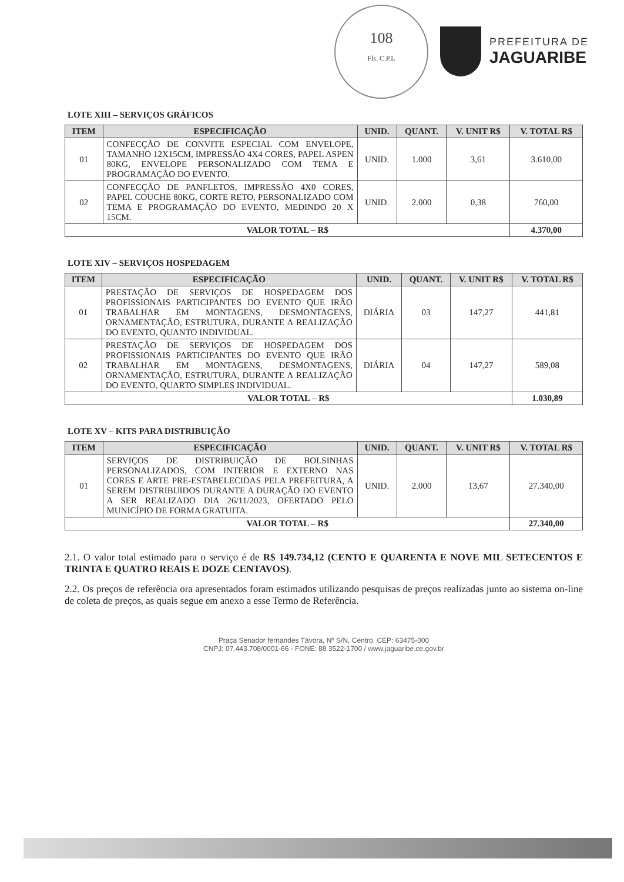108
Fls. C.P.L
PREFEITURA DE
JAGUARIBE
LOTE XIII – SERVIÇOS GRÁFICOS
| ITEM | ESPECIFICAÇÃO | UNID. | QUANT. | V. UNIT R$ | V. TOTAL R$ |
| --- | --- | --- | --- | --- | --- |
| 01 | CONFECÇÃO DE CONVITE ESPECIAL COM ENVELOPE, TAMANHO 12X15CM, IMPRESSÃO 4X4 CORES, PAPEL ASPEN 80KG, ENVELOPE PERSONALIZADO COM TEMA E PROGRAMAÇÃO DO EVENTO. | UNID. | 1.000 | 3,61 | 3.610,00 |
| 02 | CONFECÇÃO DE PANFLETOS, IMPRESSÃO 4X0 CORES, PAPEL COUCHE 80KG, CORTE RETO, PERSONALIZADO COM TEMA E PROGRAMAÇÃO DO EVENTO, MEDINDO 20 X 15CM. | UNID. | 2.000 | 0,38 | 760,00 |
| VALOR TOTAL – R$ | | | | | 4.370,00 |
LOTE XIV – SERVIÇOS HOSPEDAGEM
| ITEM | ESPECIFICAÇÃO | UNID. | QUANT. | V. UNIT R$ | V. TOTAL R$ |
| --- | --- | --- | --- | --- | --- |
| 01 | PRESTAÇÃO DE SERVIÇOS DE HOSPEDAGEM DOS PROFISSIONAIS PARTICIPANTES DO EVENTO QUE IRÃO TRABALHAR EM MONTAGENS, DESMONTAGENS, ORNAMENTAÇÃO, ESTRUTURA, DURANTE A REALIZAÇÃO DO EVENTO, QUANTO INDIVIDUAL. | DIÁRIA | 03 | 147,27 | 441,81 |
| 02 | PRESTAÇÃO DE SERVIÇOS DE HOSPEDAGEM DOS PROFISSIONAIS PARTICIPANTES DO EVENTO QUE IRÃO TRABALHAR EM MONTAGENS, DESMONTAGENS, ORNAMENTAÇÃO, ESTRUTURA, DURANTE A REALIZAÇÃO DO EVENTO, QUARTO SIMPLES INDIVIDUAL. | DIÁRIA | 04 | 147,27 | 589,08 |
| VALOR TOTAL – R$ | | | | | 1.030,89 |
LOTE XV – KITS PARA DISTRIBUIÇÃO
| ITEM | ESPECIFICAÇÃO | UNID. | QUANT. | V. UNIT R$ | V. TOTAL R$ |
| --- | --- | --- | --- | --- | --- |
| 01 | SERVIÇOS DE DISTRIBUIÇÃO DE BOLSINHAS PERSONALIZADOS, COM INTERIOR E EXTERNO NAS CORES E ARTE PRE-ESTABELECIDAS PELA PREFEITURA, A SEREM DISTRIBUIDOS DURANTE A DURAÇÃO DO EVENTO A SER REALIZADO DIA 26/11/2023, OFERTADO PELO MUNICÍPIO DE FORMA GRATUITA. | UNID. | 2.000 | 13,67 | 27.340,00 |
| VALOR TOTAL – R$ | | | | | 27.340,00 |
2.1. O valor total estimado para o serviço é de R$ 149.734,12 (CENTO E QUARENTA E NOVE MIL SETECENTOS E TRINTA E QUATRO REAIS E DOZE CENTAVOS).
2.2. Os preços de referência ora apresentados foram estimados utilizando pesquisas de preços realizadas junto ao sistema on-line de coleta de preços, as quais segue em anexo a esse Termo de Referência.
Praça Senador fernandes Távora, Nº S/N, Centro, CEP: 63475-000
CNPJ: 07.443.708/0001-66 - FONE: 88 3522-1700 / www.jaguaribe.ce.gov.br